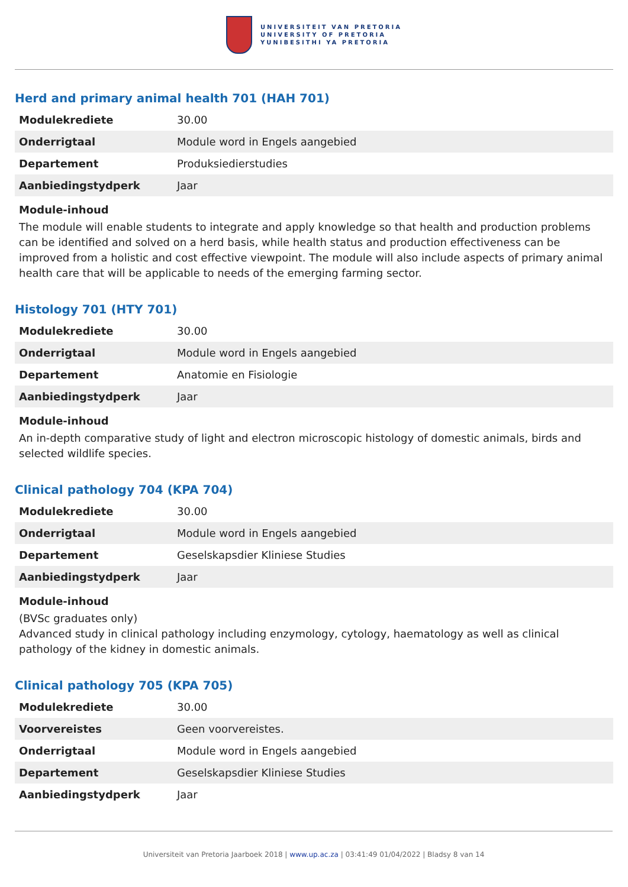UNIVERSITEIT VAN PRETORIA
UNIVERSITY OF PRETORIA
YUNIBESITHI YA PRETORIA
Herd and primary animal health 701 (HAH 701)
| Modulekrediete | 30.00 |
| Onderrigtaal | Module word in Engels aangebied |
| Departement | Produksiedierstudies |
| Aanbiedingstydperk | Jaar |
Module-inhoud
The module will enable students to integrate and apply knowledge so that health and production problems can be identified and solved on a herd basis, while health status and production effectiveness can be improved from a holistic and cost effective viewpoint. The module will also include aspects of primary animal health care that will be applicable to needs of the emerging farming sector.
Histology 701 (HTY 701)
| Modulekrediete | 30.00 |
| Onderrigtaal | Module word in Engels aangebied |
| Departement | Anatomie en Fisiologie |
| Aanbiedingstydperk | Jaar |
Module-inhoud
An in-depth comparative study of light and electron microscopic histology of domestic animals, birds and selected wildlife species.
Clinical pathology 704 (KPA 704)
| Modulekrediete | 30.00 |
| Onderrigtaal | Module word in Engels aangebied |
| Departement | Geselskapsdier Kliniese Studies |
| Aanbiedingstydperk | Jaar |
Module-inhoud
(BVSc graduates only)
Advanced study in clinical pathology including enzymology, cytology, haematology as well as clinical pathology of the kidney in domestic animals.
Clinical pathology 705 (KPA 705)
| Modulekrediete | 30.00 |
| Voorvereistes | Geen voorvereistes. |
| Onderrigtaal | Module word in Engels aangebied |
| Departement | Geselskapsdier Kliniese Studies |
| Aanbiedingstydperk | Jaar |
Universiteit van Pretoria Jaarboek 2018 | www.up.ac.za | 03:41:49 01/04/2022 | Bladsy 8 van 14